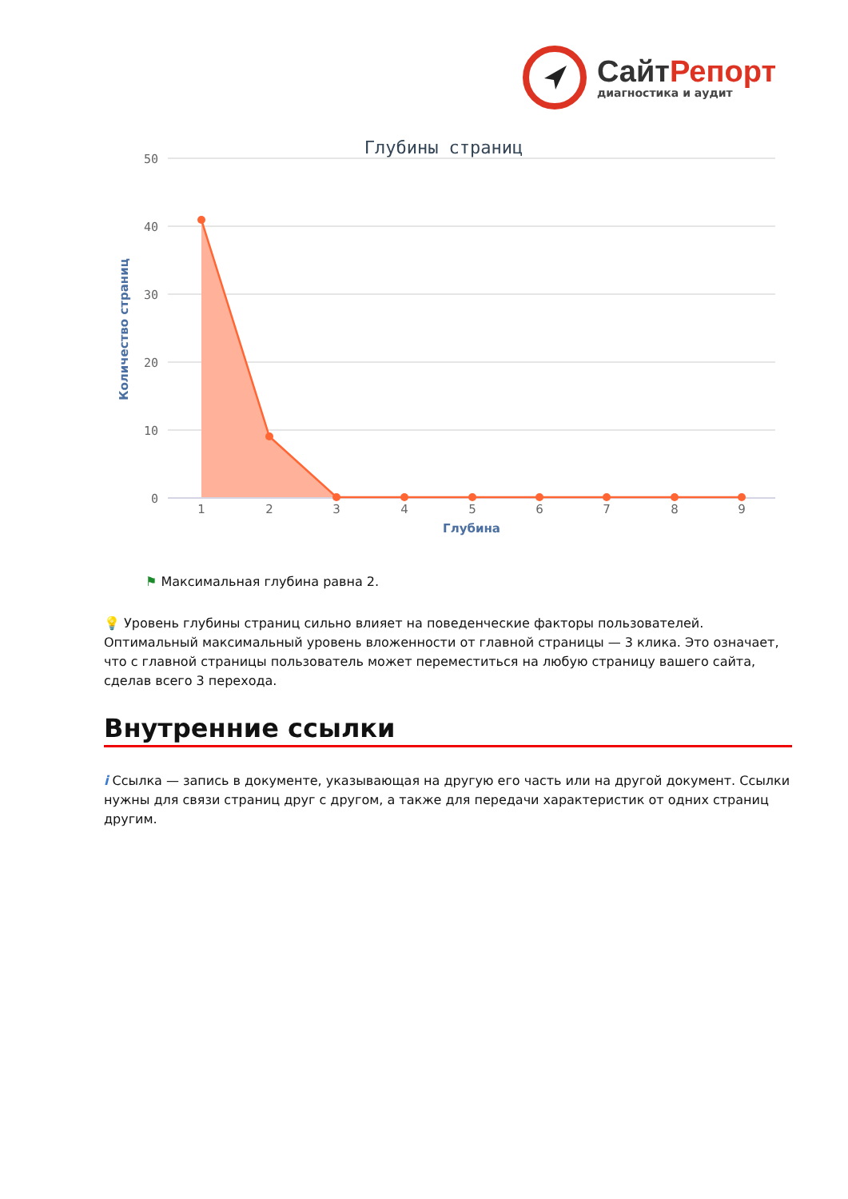Сайт Репорт
диагностика и аудит
Глубины страниц
50
40
30
20
10
0
Количество страниц
1
2
3
4
5
6
7
8
9
Глубина
⚑ Максимальная глубина равна 2.
💡 Уровень глубины страниц сильно влияет на поведенческие факторы пользователей. Оптимальный максимальный уровень вложенности от главной страницы — 3 клика. Это означает, что с главной страницы пользователь может переместиться на любую страницу вашего сайта, сделав всего 3 перехода.
Внутренние ссылки
i Ссылка — запись в документе, указывающая на другую его часть или на другой документ. Ссылки нужны для связи страниц друг с другом, а также для передачи характеристик от одних страниц другим.